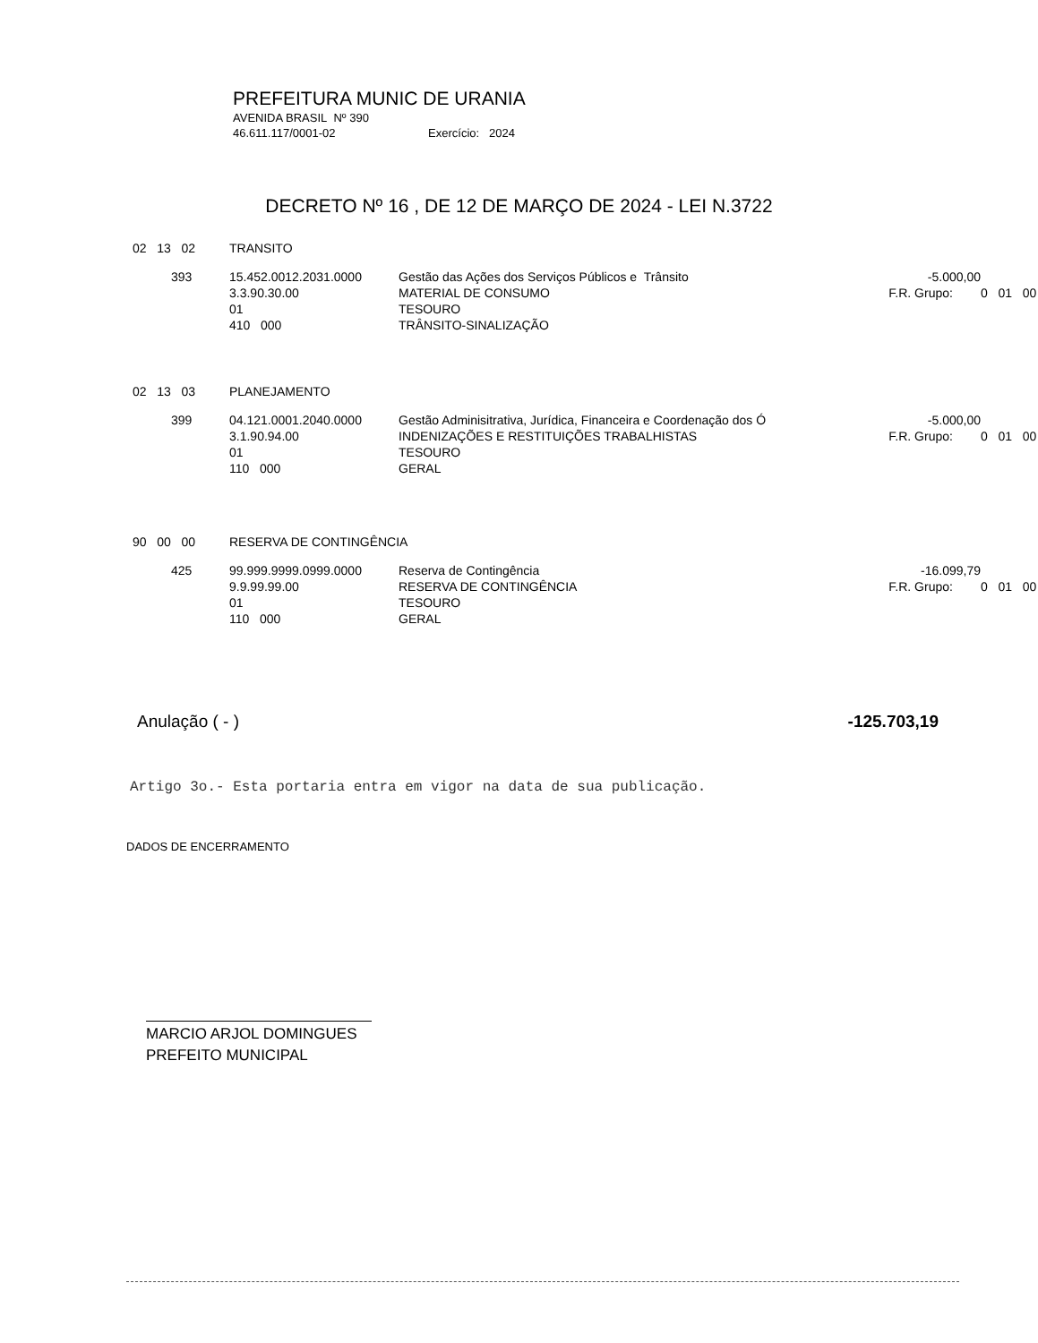PREFEITURA MUNIC DE URANIA
AVENIDA BRASIL Nº 390
46.611.117/0001-02 Exercício: 2024
DECRETO Nº 16 , DE 12 DE MARÇO DE 2024 - LEI N.3722
| 02 13 02 | TRANSITO | | | |
| 393 | 15.452.0012.2031.0000 3.3.90.30.00 01 410 000 | Gestão das Ações dos Serviços Públicos e Trânsito MATERIAL DE CONSUMO TESOURO TRÂNSITO-SINALIZAÇÃO | -5.000,00 F.R. Grupo: | 0 01 00 |
| 02 13 03 | PLANEJAMENTO | | | |
| 399 | 04.121.0001.2040.0000 3.1.90.94.00 01 110 000 | Gestão Adminisitrativa, Jurídica, Financeira e Coordenação dos Ó INDENIZAÇÕES E RESTITUIÇÕES TRABALHISTAS TESOURO GERAL | -5.000,00 F.R. Grupo: | 0 01 00 |
| 90 00 00 | RESERVA DE CONTINGÊNCIA | | | |
| 425 | 99.999.9999.0999.0000 9.9.99.99.00 01 110 000 | Reserva de Contingência RESERVA DE CONTINGÊNCIA TESOURO GERAL | -16.099,79 F.R. Grupo: | 0 01 00 |
Anulação ( - ) -125.703,19
Artigo 3o.- Esta portaria entra em vigor na data de sua publicação.
DADOS DE ENCERRAMENTO
MARCIO ARJOL DOMINGUES
PREFEITO MUNICIPAL